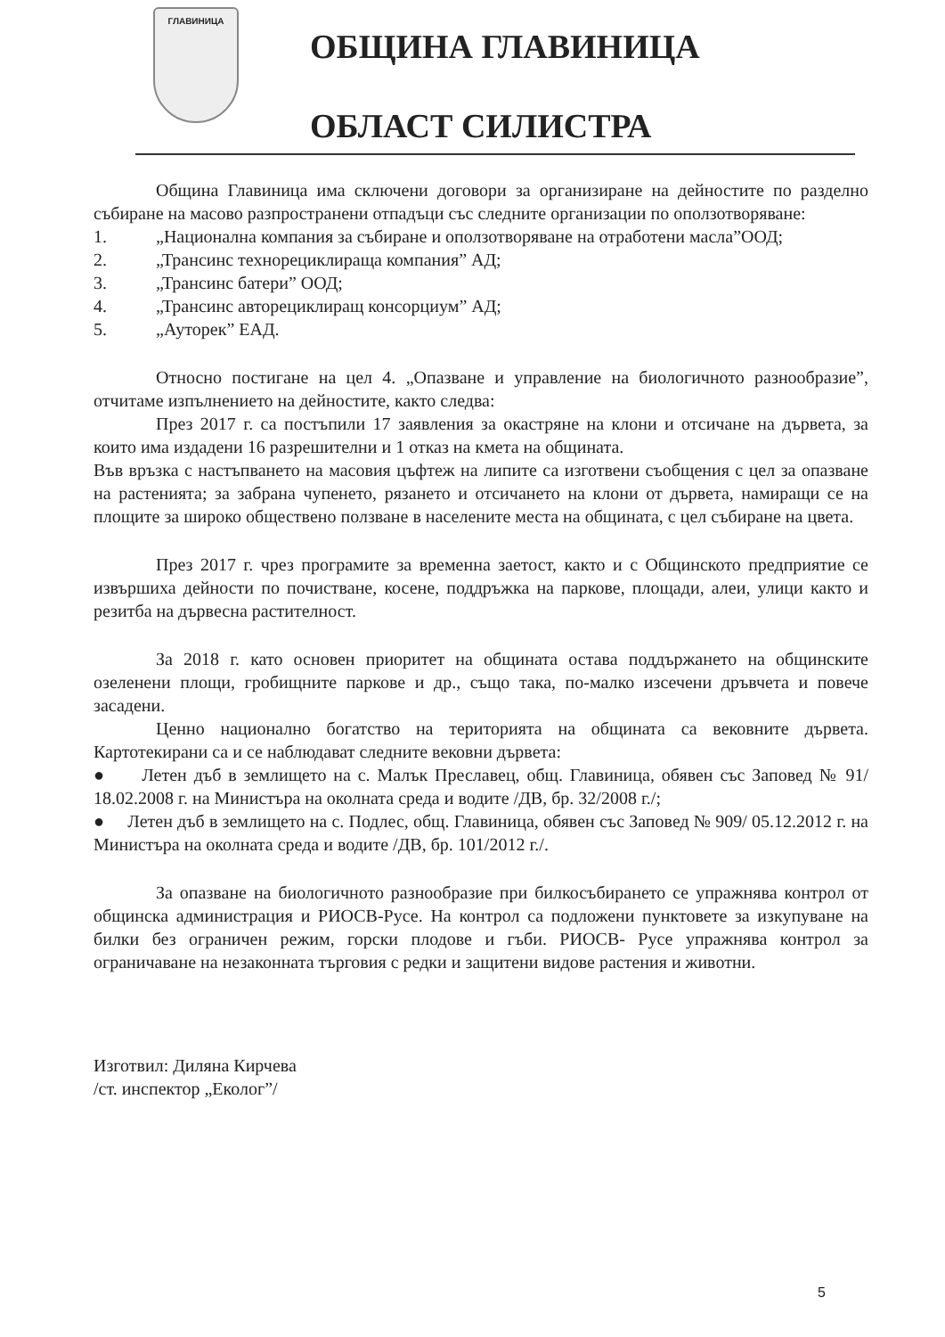ГЛАВИНИЦА
ОБЩИНА ГЛАВИНИЦА
ОБЛАСТ СИЛИСТРА
Община Главиница има сключени договори за организиране на дейностите по разделно събиране на масово разпространени отпадъци със следните организации по оползотворяване:
1. „Национална компания за събиране и оползотворяване на отработени масла”ООД;
2. „Трансинс технорециклираща компания” АД;
3. „Трансинс батери” ООД;
4. „Трансинс авторециклиращ консорциум” АД;
5. „Ауторек” ЕАД.
Относно постигане на цел 4. „Опазване и управление на биологичното разнообразие”, отчитаме изпълнението на дейностите, както следва:
През 2017 г. са постъпили 17 заявления за окастряне на клони и отсичане на дървета, за които има издадени 16 разрешителни и 1 отказ на кмета на общината.
Във връзка с настъпването на масовия цъфтеж на липите са изготвени съобщения с цел за опазване на растенията; за забрана чупенето, рязането и отсичането на клони от дървета, намиращи се на площите за широко обществено ползване в населените места на общината, с цел събиране на цвета.
През 2017 г. чрез програмите за временна заетост, както и с Общинското предприятие се извършиха дейности по почистване, косене, поддръжка на паркове, площади, алеи, улици както и резитба на дървесна растителност.
За 2018 г. като основен приоритет на общината остава поддържането на общинските озеленени площи, гробищните паркове и др., също така, по-малко изсечени дръвчета и повече засадени.
Ценно национално богатство на територията на общината са вековните дървета. Картотекирани са и се наблюдават следните вековни дървета:
● Летен дъб в землището на с. Малък Преславец, общ. Главиница, обявен със Заповед № 91/ 18.02.2008 г. на Министъра на околната среда и водите /ДВ, бр. 32/2008 г./;
● Летен дъб в землището на с. Подлес, общ. Главиница, обявен със Заповед № 909/ 05.12.2012 г. на Министъра на околната среда и водите /ДВ, бр. 101/2012 г./.
За опазване на биологичното разнообразие при билкосъбирането се упражнява контрол от общинска администрация и РИОСВ-Русе. На контрол са подложени пунктовете за изкупуване на билки без ограничен режим, горски плодове и гъби. РИОСВ- Русе упражнява контрол за ограничаване на незаконната търговия с редки и защитени видове растения и животни.
Изготвил: Диляна Кирчева
/ст. инспектор „Еколог”/
5